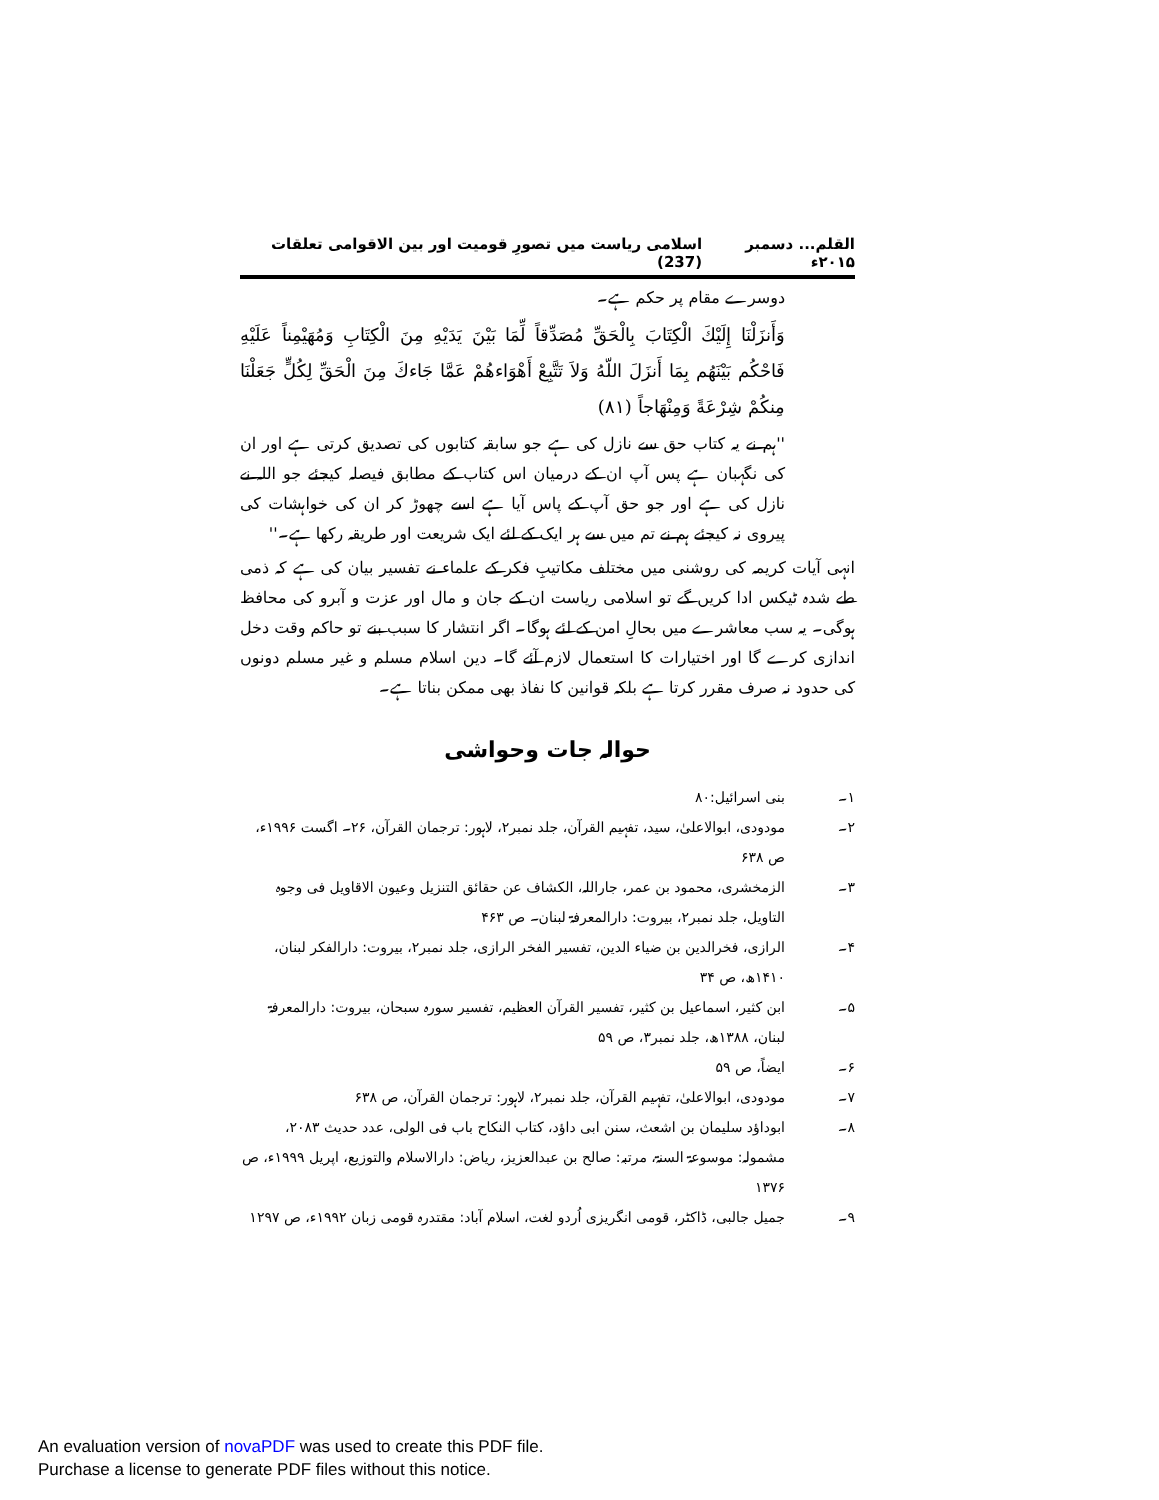القلم... دسمبر ۲۰۱۵ء اسلامی ریاست میں تصورِ قومیت اور بین الاقوامی تعلقات (237)
دوسرے مقام پر حکم ہے۔
وَأَنزَلْنَا إِلَيْكَ الْكِتَابَ بِالْحَقِّ مُصَدِّقاً لِّمَا بَيْنَ يَدَيْهِ مِنَ الْكِتَابِ وَمُهَيْمِناً عَلَيْهِ فَاحْكُم بَيْنَهُم بِمَا أَنزَلَ اللّهُ وَلاَ تَتَّبِعْ أَهْوَاءهُمْ عَمَّا جَاءكَ مِنَ الْحَقِّ لِكُلٍّ جَعَلْنَا مِنكُمْ شِرْعَةً وَمِنْهَاجاً (۸۱)
''ہم نے یہ کتاب حق سے نازل کی ہے جو سابقہ کتابوں کی تصدیق کرتی ہے اور ان کی نگہبان ہے پس آپ ان کے درمیان اس کتاب کے مطابق فیصلہ کیجئے جو اللہ نے نازل کی ہے اور جو حق آپ کے پاس آیا ہے اسے چھوڑ کر ان کی خواہشات کی پیروی نہ کیجئے ہم نے تم میں سے ہر ایک کے لئے ایک شریعت اور طریقہ رکھا ہے۔''
انہی آیات کریمہ کی روشنی میں مختلف مکاتیبِ فکر کے علماء نے تفسیر بیان کی ہے کہ ذمی طے شدہ ٹیکس ادا کریں گے تو اسلامی ریاست ان کے جان و مال اور عزت و آبرو کی محافظ ہوگی۔ یہ سب معاشرے میں بحالِ امن کے لئے ہوگا۔ اگر انتشار کا سبب بنے تو حاکم وقت دخل اندازی کرے گا اور اختیارات کا استعمال لازم آئے گا۔ دین اسلام مسلم و غیر مسلم دونوں کی حدود نہ صرف مقرر کرتا ہے بلکہ قوانین کا نفاذ بھی ممکن بناتا ہے۔
حوالہ جات وحواشی
۱۔ بنی اسرائیل:۸۰
۲۔ مودودی، ابوالاعلیٰ، سید، تفہیم القرآن، جلد نمبر۲، لاہور: ترجمان القرآن، ۲۶۔ اگست ۱۹۹۶ء، ص ۶۳۸
۳۔ الزمخشری، محمود بن عمر، جاراللہ، الکشاف عن حقائق التنزیل وعیون الاقاویل فی وجوہ التاویل، جلد نمبر۲، بیروت: دارالمعرفۃ لبنان۔ ص ۴۶۳
۴۔ الرازی، فخرالدین بن ضیاء الدین، تفسیر الفخر الرازی، جلد نمبر۲، بیروت: دارالفکر لبنان، ۱۴۱۰ھ، ص ۳۴
۵۔ ابن کثیر، اسماعیل بن کثیر، تفسیر القرآن العظیم، تفسیر سورہ سبحان، بیروت: دارالمعرفۃ لبنان، ۱۳۸۸ھ، جلد نمبر۳، ص ۵۹
۶۔ ایضاً، ص ۵۹
۷۔ مودودی، ابوالاعلیٰ، تفہیم القرآن، جلد نمبر۲، لاہور: ترجمان القرآن، ص ۶۳۸
۸۔ ابوداؤد سلیمان بن اشعث، سنن ابی داؤد، کتاب النکاح باب فی الولی، عدد حدیث ۲۰۸۳، مشمولہ: موسوعۃ السنۃ، مرتبہ: صالح بن عبدالعزیز، ریاض: دارالاسلام والتوزیع، اپریل ۱۹۹۹ء، ص ۱۳۷۶
۹۔ جمیل جالبی، ڈاکٹر، قومی انگریزی اُردو لغت، اسلام آباد: مقتدرہ قومی زبان ۱۹۹۲ء، ص ۱۲۹۷
An evaluation version of novaPDF was used to create this PDF file.
Purchase a license to generate PDF files without this notice.